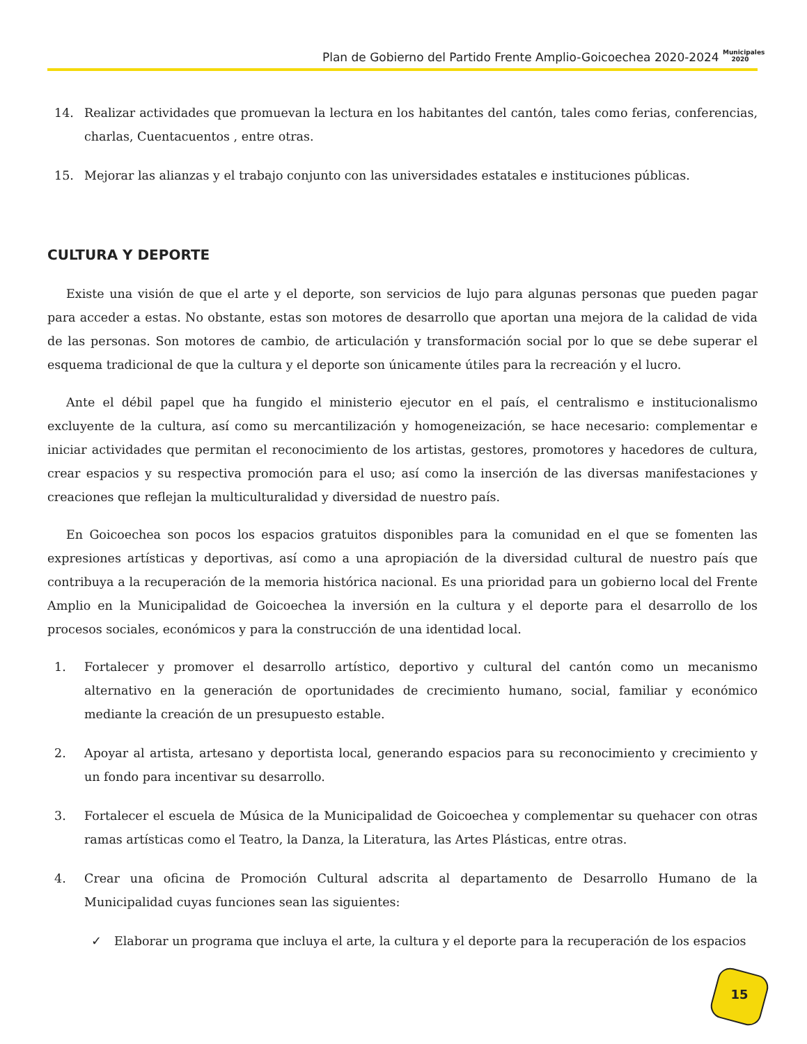Plan de Gobierno del Partido Frente Amplio-Goicoechea 2020-2024 Municipales 2020
14. Realizar actividades que promuevan la lectura en los habitantes del cantón, tales como ferias, conferencias, charlas, Cuentacuentos , entre otras.
15. Mejorar las alianzas y el trabajo conjunto con las universidades estatales e instituciones públicas.
CULTURA Y DEPORTE
Existe una visión de que el arte y el deporte, son servicios de lujo para algunas personas que pueden pagar para acceder a estas. No obstante, estas son motores de desarrollo que aportan una mejora de la calidad de vida de las personas. Son motores de cambio, de articulación y transformación social por lo que se debe superar el esquema tradicional de que la cultura y el deporte son únicamente útiles para la recreación y el lucro.
Ante el débil papel que ha fungido el ministerio ejecutor en el país, el centralismo e institucionalismo excluyente de la cultura, así como su mercantilización y homogeneización, se hace necesario: complementar e iniciar actividades que permitan el reconocimiento de los artistas, gestores, promotores y hacedores de cultura, crear espacios y su respectiva promoción para el uso; así como la inserción de las diversas manifestaciones y creaciones que reflejan la multiculturalidad y diversidad de nuestro país.
En Goicoechea son pocos los espacios gratuitos disponibles para la comunidad en el que se fomenten las expresiones artísticas y deportivas, así como a una apropiación de la diversidad cultural de nuestro país que contribuya a la recuperación de la memoria histórica nacional. Es una prioridad para un gobierno local del Frente Amplio en la Municipalidad de Goicoechea la inversión en la cultura y el deporte para el desarrollo de los procesos sociales, económicos y para la construcción de una identidad local.
1. Fortalecer y promover el desarrollo artístico, deportivo y cultural del cantón como un mecanismo alternativo en la generación de oportunidades de crecimiento humano, social, familiar y económico mediante la creación de un presupuesto estable.
2. Apoyar al artista, artesano y deportista local, generando espacios para su reconocimiento y crecimiento y un fondo para incentivar su desarrollo.
3. Fortalecer el escuela de Música de la Municipalidad de Goicoechea y complementar su quehacer con otras ramas artísticas como el Teatro, la Danza, la Literatura, las Artes Plásticas, entre otras.
4. Crear una oficina de Promoción Cultural adscrita al departamento de Desarrollo Humano de la Municipalidad cuyas funciones sean las siguientes:
✓ Elaborar un programa que incluya el arte, la cultura y el deporte para la recuperación de los espacios
15